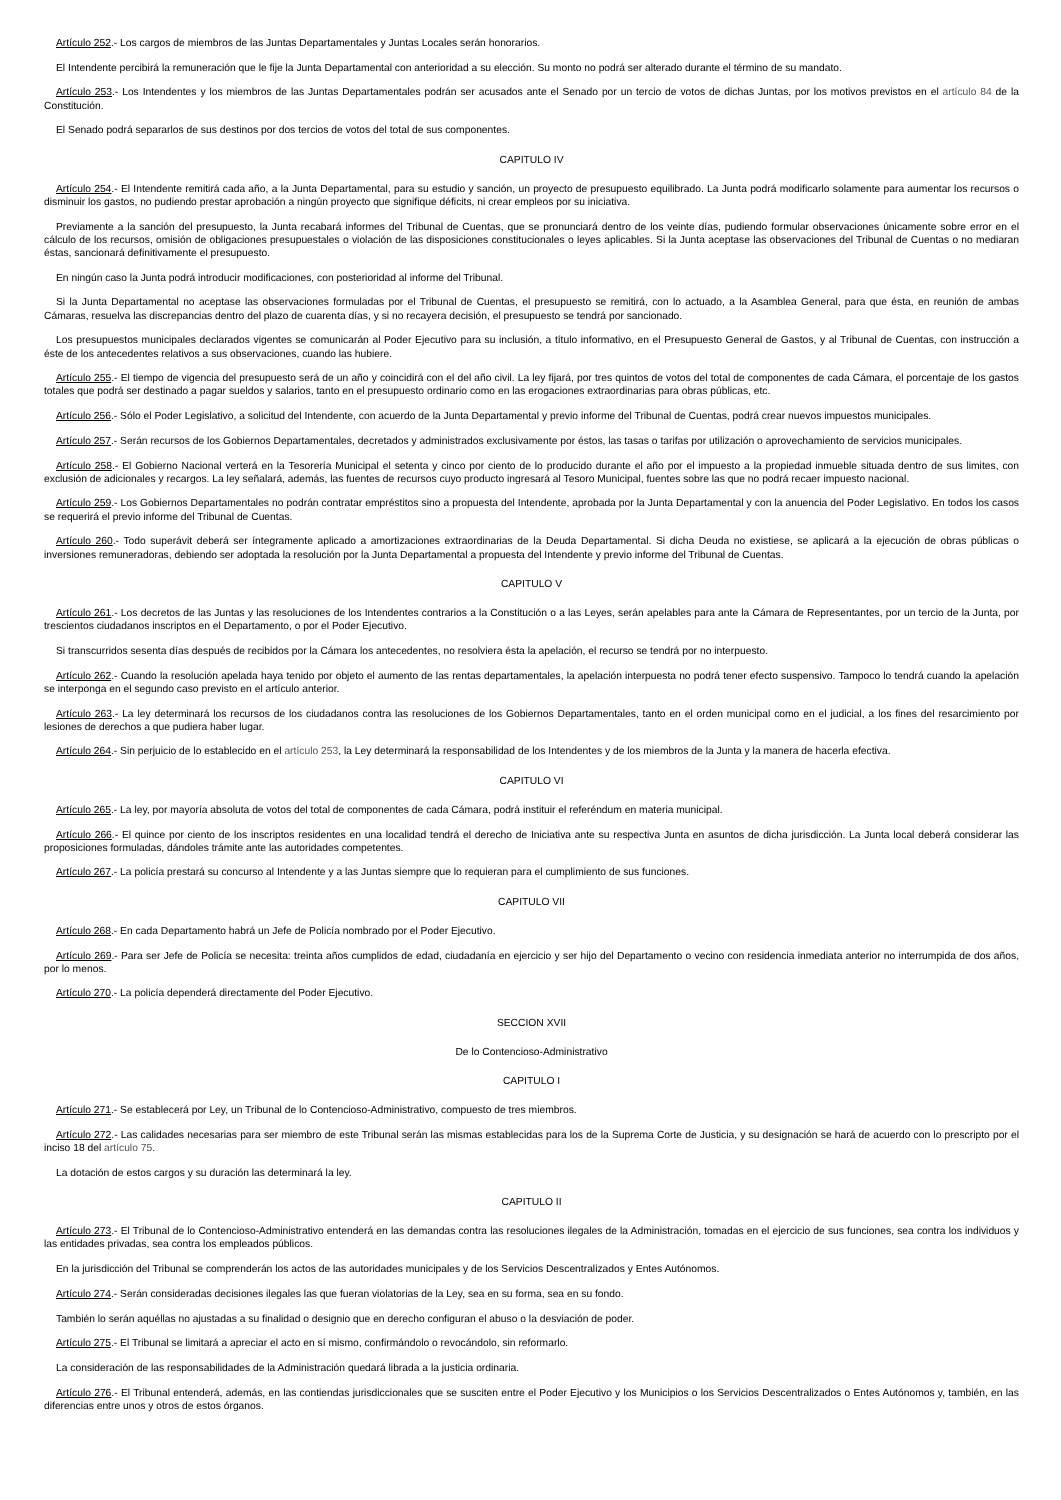Artículo 252.- Los cargos de miembros de las Juntas Departamentales y Juntas Locales serán honorarios.
El Intendente percibirá la remuneración que le fije la Junta Departamental con anterioridad a su elección. Su monto no podrá ser alterado durante el término de su mandato.
Artículo 253.- Los Intendentes y los miembros de las Juntas Departamentales podrán ser acusados ante el Senado por un tercio de votos de dichas Juntas, por los motivos previstos en el artículo 84 de la Constitución.
El Senado podrá separarlos de sus destinos por dos tercios de votos del total de sus componentes.
CAPITULO IV
Artículo 254.- El Intendente remitirá cada año, a la Junta Departamental, para su estudio y sanción, un proyecto de presupuesto equilibrado. La Junta podrá modificarlo solamente para aumentar los recursos o disminuir los gastos, no pudiendo prestar aprobación a ningún proyecto que signifique déficits, ni crear empleos por su iniciativa.
Previamente a la sanción del presupuesto, la Junta recabará informes del Tribunal de Cuentas, que se pronunciará dentro de los veinte días, pudiendo formular observaciones únicamente sobre error en el cálculo de los recursos, omisión de obligaciones presupuestales o violación de las disposiciones constitucionales o leyes aplicables. Si la Junta aceptase las observaciones del Tribunal de Cuentas o no mediaran éstas, sancionará definitivamente el presupuesto.
En ningún caso la Junta podrá introducir modificaciones, con posterioridad al informe del Tribunal.
Si la Junta Departamental no aceptase las observaciones formuladas por el Tribunal de Cuentas, el presupuesto se remitirá, con lo actuado, a la Asamblea General, para que ésta, en reunión de ambas Cámaras, resuelva las discrepancias dentro del plazo de cuarenta días, y si no recayera decisión, el presupuesto se tendrá por sancionado.
Los presupuestos municipales declarados vigentes se comunicarán al Poder Ejecutivo para su inclusión, a título informativo, en el Presupuesto General de Gastos, y al Tribunal de Cuentas, con instrucción a éste de los antecedentes relativos a sus observaciones, cuando las hubiere.
Artículo 255.- El tiempo de vigencia del presupuesto será de un año y coincidirá con el del año civil. La ley fijará, por tres quintos de votos del total de componentes de cada Cámara, el porcentaje de los gastos totales que podrá ser destinado a pagar sueldos y salarios, tanto en el presupuesto ordinario como en las erogaciones extraordinarias para obras públicas, etc.
Artículo 256.- Sólo el Poder Legislativo, a solicitud del Intendente, con acuerdo de la Junta Departamental y previo informe del Tribunal de Cuentas, podrá crear nuevos impuestos municipales.
Artículo 257.- Serán recursos de los Gobiernos Departamentales, decretados y administrados exclusivamente por éstos, las tasas o tarifas por utilización o aprovechamiento de servicios municipales.
Artículo 258.- El Gobierno Nacional verterá en la Tesorería Municipal el setenta y cinco por ciento de lo producido durante el año por el impuesto a la propiedad inmueble situada dentro de sus limites, con exclusión de adicionales y recargos. La ley señalará, además, las fuentes de recursos cuyo producto ingresará al Tesoro Municipal, fuentes sobre las que no podrá recaer impuesto nacional.
Artículo 259.- Los Gobiernos Departamentales no podrán contratar empréstitos sino a propuesta del Intendente, aprobada por la Junta Departamental y con la anuencia del Poder Legislativo. En todos los casos se requerirá el previo informe del Tribunal de Cuentas.
Artículo 260.- Todo superávit deberá ser íntegramente aplicado a amortizaciones extraordinarias de la Deuda Departamental. Si dicha Deuda no existiese, se aplicará a la ejecución de obras públicas o inversiones remuneradoras, debiendo ser adoptada la resolución por la Junta Departamental a propuesta del Intendente y previo informe del Tribunal de Cuentas.
CAPITULO V
Artículo 261.- Los decretos de las Juntas y las resoluciones de los Intendentes contrarios a la Constitución o a las Leyes, serán apelables para ante la Cámara de Representantes, por un tercio de la Junta, por trescientos ciudadanos inscriptos en el Departamento, o por el Poder Ejecutivo.
Si transcurridos sesenta días después de recibidos por la Cámara los antecedentes, no resolviera ésta la apelación, el recurso se tendrá por no interpuesto.
Artículo 262.- Cuando la resolución apelada haya tenido por objeto el aumento de las rentas departamentales, la apelación interpuesta no podrá tener efecto suspensivo. Tampoco lo tendrá cuando la apelación se interponga en el segundo caso previsto en el artículo anterior.
Artículo 263.- La ley determinará los recursos de los ciudadanos contra las resoluciones de los Gobiernos Departamentales, tanto en el orden municipal como en el judicial, a los fines del resarcimiento por lesiones de derechos a que pudiera haber lugar.
Artículo 264.- Sin perjuicio de lo establecido en el artículo 253, la Ley determinará la responsabilidad de los Intendentes y de los miembros de la Junta y la manera de hacerla efectiva.
CAPITULO VI
Artículo 265.- La ley, por mayoría absoluta de votos del total de componentes de cada Cámara, podrá instituir el referéndum en materia municipal.
Artículo 266.- El quince por ciento de los inscriptos residentes en una localidad tendrá el derecho de Iniciativa ante su respectiva Junta en asuntos de dicha jurisdicción. La Junta local deberá considerar las proposiciones formuladas, dándoles trámite ante las autoridades competentes.
Artículo 267.- La policía prestará su concurso al Intendente y a las Juntas siempre que lo requieran para el cumplimiento de sus funciones.
CAPITULO VII
Artículo 268.- En cada Departamento habrá un Jefe de Policía nombrado por el Poder Ejecutivo.
Artículo 269.- Para ser Jefe de Policía se necesita: treinta años cumplidos de edad, ciudadanía en ejercicio y ser hijo del Departamento o vecino con residencia inmediata anterior no interrumpida de dos años, por lo menos.
Artículo 270.- La policía dependerá directamente del Poder Ejecutivo.
SECCION XVII
De lo Contencioso-Administrativo
CAPITULO I
Artículo 271.- Se establecerá por Ley, un Tribunal de lo Contencioso-Administrativo, compuesto de tres miembros.
Artículo 272.- Las calidades necesarias para ser miembro de este Tribunal serán las mismas establecidas para los de la Suprema Corte de Justicia, y su designación se hará de acuerdo con lo prescripto por el inciso 18 del artículo 75.
La dotación de estos cargos y su duración las determinará la ley.
CAPITULO II
Artículo 273.- El Tribunal de lo Contencioso-Administrativo entenderá en las demandas contra las resoluciones ilegales de la Administración, tomadas en el ejercicio de sus funciones, sea contra los individuos y las entidades privadas, sea contra los empleados públicos.
En la jurisdicción del Tribunal se comprenderán los actos de las autoridades municipales y de los Servicios Descentralizados y Entes Autónomos.
Artículo 274.- Serán consideradas decisiones ilegales las que fueran violatorias de la Ley, sea en su forma, sea en su fondo.
También lo serán aquéllas no ajustadas a su finalidad o designio que en derecho configuran el abuso o la desviación de poder.
Artículo 275.- El Tribunal se limitará a apreciar el acto en sí mismo, confirmándolo o revocándolo, sin reformarlo.
La consideración de las responsabilidades de la Administración quedará librada a la justicia ordinaria.
Artículo 276.- El Tribunal entenderá, además, en las contiendas jurisdiccionales que se susciten entre el Poder Ejecutivo y los Municipios o los Servicios Descentralizados o Entes Autónomos y, también, en las diferencias entre unos y otros de estos órganos.